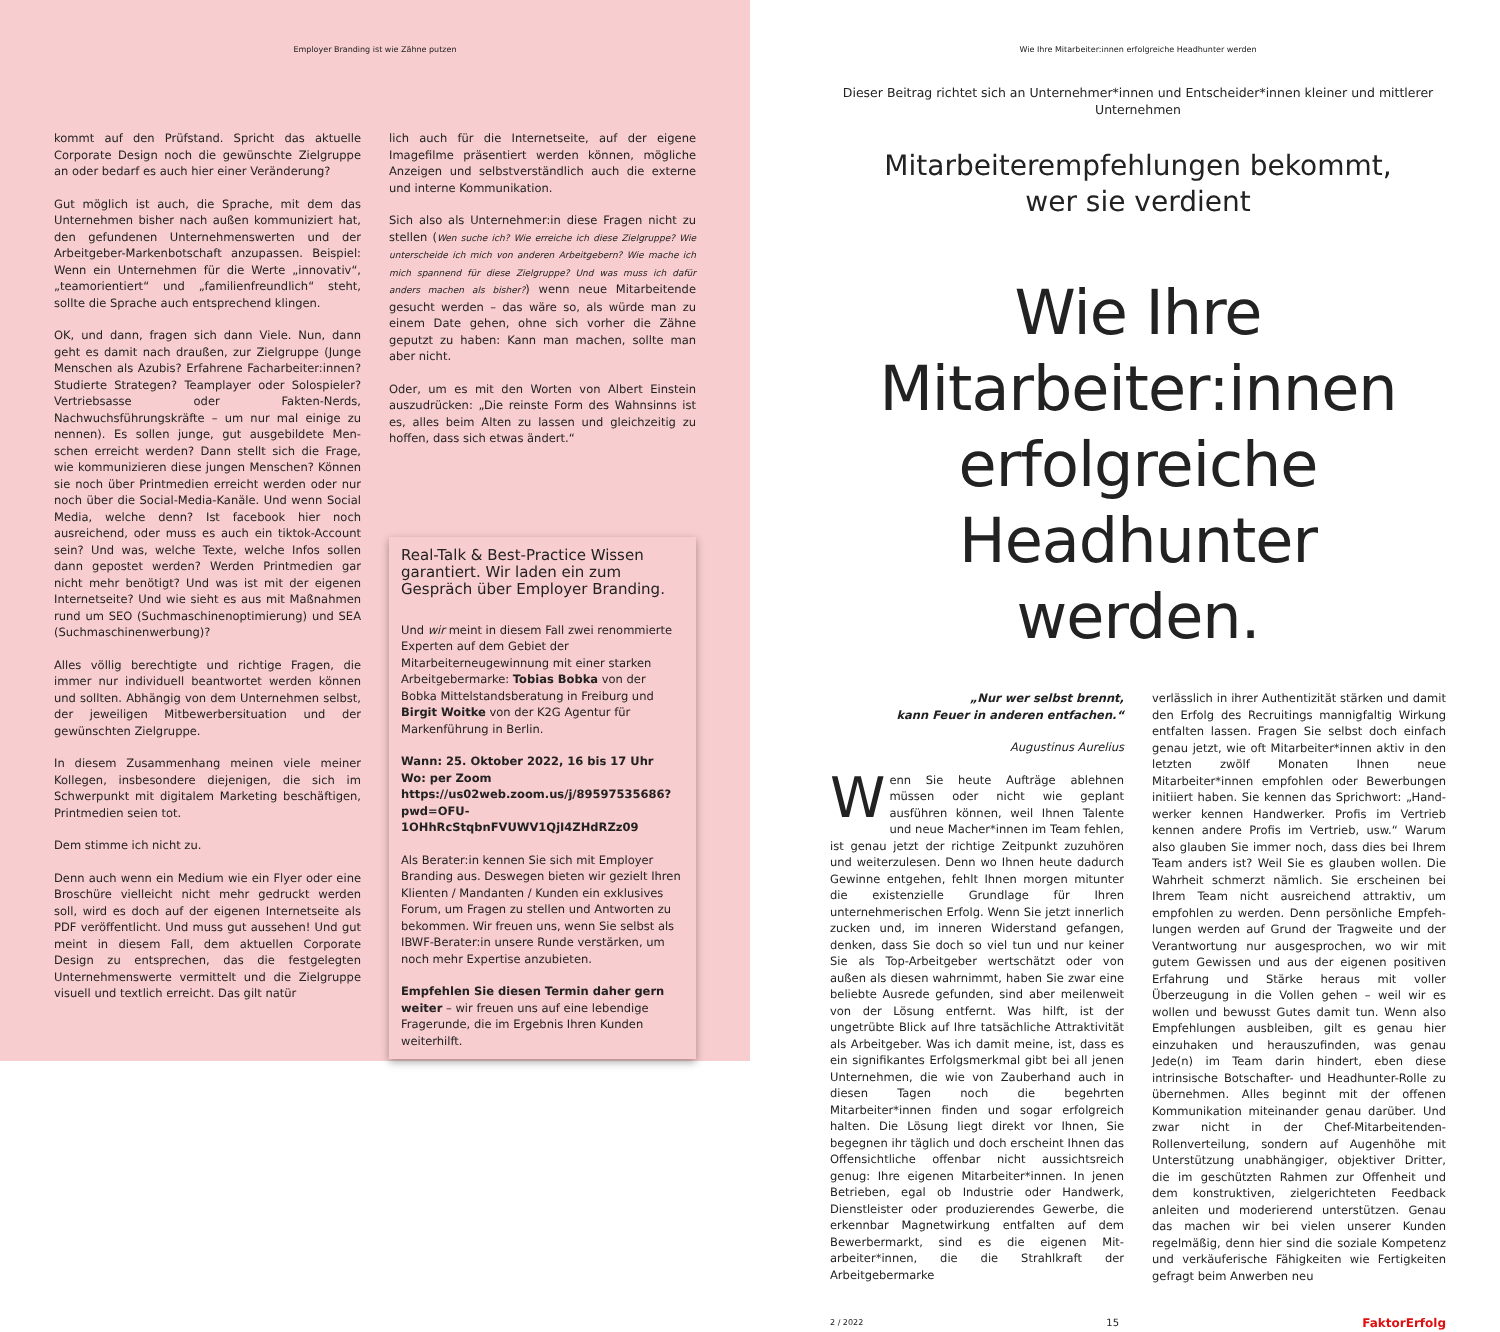Employer Branding ist wie Zähne putzen
kommt auf den Prüfstand. Spricht das aktuelle Corporate Design noch die gewünschte Zielgruppe an oder bedarf es auch hier einer Veränderung?
Gut möglich ist auch, die Sprache, mit dem das Unterneh­men bisher nach außen kommuniziert hat, den gefunde­nen Unternehmenswerten und der Arbeitgeber-Marken­botschaft anzupassen. Beispiel: Wenn ein Unternehmen für die Werte „innovativ“, „teamorientiert“ und „familien­freundlich“ steht, sollte die Sprache auch entsprechend klingen.
OK, und dann, fragen sich dann Viele. Nun, dann geht es damit nach draußen, zur Zielgruppe (Junge Menschen als Azubis? Erfahrene Facharbeiter:innen? Studierte Strate­gen? Teamplayer oder Solospieler? Vertriebsasse oder Fakten-Nerds, Nachwuchsführungskräfte – um nur mal einige zu nennen). Es sollen junge, gut ausgebildete Men­schen erreicht werden? Dann stellt sich die Frage, wie kommunizieren diese jungen Menschen? Können sie noch über Printmedien erreicht werden oder nur noch über die Social-Media-Kanäle. Und wenn Social Media, welche denn? Ist facebook hier noch ausreichend, oder muss es auch ein tiktok-Account sein? Und was, welche Texte, welche Infos sollen dann gepostet werden? Wer­den Printmedien gar nicht mehr benötigt? Und was ist mit der eigenen Internetseite? Und wie sieht es aus mit Maßnahmen rund um SEO (Suchmaschinenoptimierung) und SEA (Suchmaschinenwerbung)?
Alles völlig berechtigte und richtige Fragen, die immer nur individuell beantwortet werden können und sollten. Abhängig von dem Unternehmen selbst, der jeweiligen Mitbewerbersituation und der gewünschten Zielgruppe.
In diesem Zusammenhang meinen viele meiner Kolle­gen, insbesondere diejenigen, die sich im Schwerpunkt mit digitalem Marketing beschäftigen, Printmedien seien tot.
Dem stimme ich nicht zu.
Denn auch wenn ein Medium wie ein Flyer oder eine Bro­schüre vielleicht nicht mehr gedruckt werden soll, wird es doch auf der eigenen Internetseite als PDF veröffent­licht. Und muss gut aussehen! Und gut meint in diesem Fall, dem aktuellen Corporate Design zu entsprechen, das die festgelegten Unternehmenswerte vermittelt und die Zielgruppe visuell und textlich erreicht. Das gilt natür­
lich auch für die Internetseite, auf der eigene Imagefil­me präsentiert werden können, mögliche Anzeigen und selbstverständlich auch die externe und interne Kommu­nikation.
Sich also als Unternehmer:in diese Fragen nicht zu stel­len (Wen suche ich? Wie erreiche ich diese Zielgruppe? Wie unterscheide ich mich von anderen Arbeitgebern? Wie mache ich mich spannend für diese Ziel­gruppe? Und was muss ich dafür anders machen als bisher?) wenn neue Mitarbeitende gesucht werden – das wäre so, als würde man zu einem Date gehen, ohne sich vorher die Zähne geputzt zu haben: Kann man machen, sollte man aber nicht.
Oder, um es mit den Worten von Albert Einstein auszu­drücken: „Die reinste Form des Wahnsinns ist es, alles beim Alten zu lassen und gleichzeitig zu hoffen, dass sich etwas ändert.“
Real-Talk & Best-Practice Wissen garantiert. Wir laden ein zum Gespräch über Employer Branding.
Und wir meint in diesem Fall zwei renommierte Exper­ten auf dem Gebiet der Mitarbeiterneugewinnung mit einer starken Arbeitgebermarke: Tobias Bobka von der Bobka Mittelstandsberatung in Freiburg und Birgit Woitke von der K2G Agentur für Markenführung in Berlin.
Wann: 25. Oktober 2022, 16 bis 17 Uhr
Wo: per Zoom
https://us02web.zoom.us/j/89597535686?pwd=OFU-1OHhRcStqbnFVUWV1QjI4ZHdRZz09
Als Berater:in kennen Sie sich mit Employer Branding aus. Deswegen bieten wir gezielt Ihren Klienten / Man­danten / Kunden ein exklusives Forum, um Fragen zu stellen und Antworten zu bekommen. Wir freuen uns, wenn Sie selbst als IBWF-Berater:in unsere Runde ver­stärken, um noch mehr Expertise anzubieten.
Empfehlen Sie diesen Termin daher gern weiter – wir freuen uns auf eine lebendige Fragerunde, die im Ergeb­nis Ihren Kunden weiterhilft.
Wie Ihre Mitarbeiter:innen erfolgreiche Headhunter werden
Dieser Beitrag richtet sich an Unternehmer*innen und Entscheider*innen kleiner und mittlerer Unternehmen
Mitarbeiterempfehlungen bekommt,
wer sie verdient
Wie Ihre Mitarbeiter:innen erfolgreiche Headhunter werden.
„Nur wer selbst brennt,
kann Feuer in anderen entfachen.“
Augustinus Aurelius
Wenn Sie heute Aufträge ablehnen müssen oder nicht wie geplant ausführen können, weil Ihnen Talente und neue Macher*innen im Team feh­len, ist genau jetzt der richtige Zeitpunkt zuzuhören und weiterzulesen. Denn wo Ihnen heute dadurch Gewinne entgehen, fehlt Ihnen morgen mitunter die existenzielle Grundlage für Ihren unternehmerischen Erfolg. Wenn Sie jetzt innerlich zucken und, im inneren Widerstand gefan­gen, denken, dass Sie doch so viel tun und nur keiner Sie als Top-Arbeitgeber wertschätzt oder von außen als die­sen wahrnimmt, haben Sie zwar eine beliebte Ausrede gefunden, sind aber meilenweit von der Lösung entfernt. Was hilft, ist der ungetrübte Blick auf Ihre tatsächliche Attraktivität als Arbeitgeber. Was ich damit meine, ist, dass es ein signifikantes Erfolgsmerkmal gibt bei all je­nen Unternehmen, die wie von Zauberhand auch in die­sen Tagen noch die begehrten Mitarbeiter*innen finden und sogar erfolgreich halten. Die Lösung liegt direkt vor Ihnen, Sie begegnen ihr täglich und doch erscheint Ihnen das Offensichtliche offenbar nicht aussichtsreich genug: Ihre eigenen Mitarbeiter*innen. In jenen Betrieben, egal ob Industrie oder Handwerk, Dienstleister oder produ­zierendes Gewerbe, die erkennbar Magnetwirkung ent­falten auf dem Bewerbermarkt, sind es die eigenen Mit­arbeiter*innen, die die Strahlkraft der Arbeitgebermarke
verlässlich in ihrer Authentizität stärken und damit den Erfolg des Recruitings mannigfaltig Wirkung entfalten las­sen. Fragen Sie selbst doch einfach genau jetzt, wie oft Mitarbeiter*innen aktiv in den letzten zwölf Monaten Ih­nen neue Mitarbeiter*innen empfohlen oder Bewerbun­gen initiiert haben. Sie kennen das Sprichwort: „Hand­werker kennen Handwerker. Profis im Vertrieb kennen andere Profis im Vertrieb, usw.“ Warum also glauben Sie immer noch, dass dies bei Ihrem Team anders ist? Weil Sie es glauben wollen. Die Wahrheit schmerzt nämlich. Sie erscheinen bei Ihrem Team nicht ausreichend attrak­tiv, um empfohlen zu werden. Denn persönliche Empfeh­lungen werden auf Grund der Tragweite und der Verant­wortung nur ausgesprochen, wo wir mit gutem Gewissen und aus der eigenen positiven Erfahrung und Stärke he­raus mit voller Überzeugung in die Vollen gehen – weil wir es wollen und bewusst Gutes damit tun. Wenn also Empfehlungen ausbleiben, gilt es genau hier einzuhaken und herauszufinden, was genau Jede(n) im Team darin hindert, eben diese intrinsische Botschafter- und Head­hunter-Rolle zu übernehmen. Alles beginnt mit der offe­nen Kommunikation miteinander genau darüber. Und zwar nicht in der Chef-Mitarbeitenden-Rollenverteilung, sondern auf Augenhöhe mit Unterstützung unabhängi­ger, objektiver Dritter, die im geschützten Rahmen zur Offenheit und dem konstruktiven, zielgerichteten Feed­back anleiten und moderierend unterstützen. Genau das machen wir bei vielen unserer Kunden regelmäßig, denn hier sind die soziale Kompetenz und verkäuferische Fä­higkeiten wie Fertigkeiten gefragt beim Anwerben neu­
2 / 2022 15 FaktorErfolg